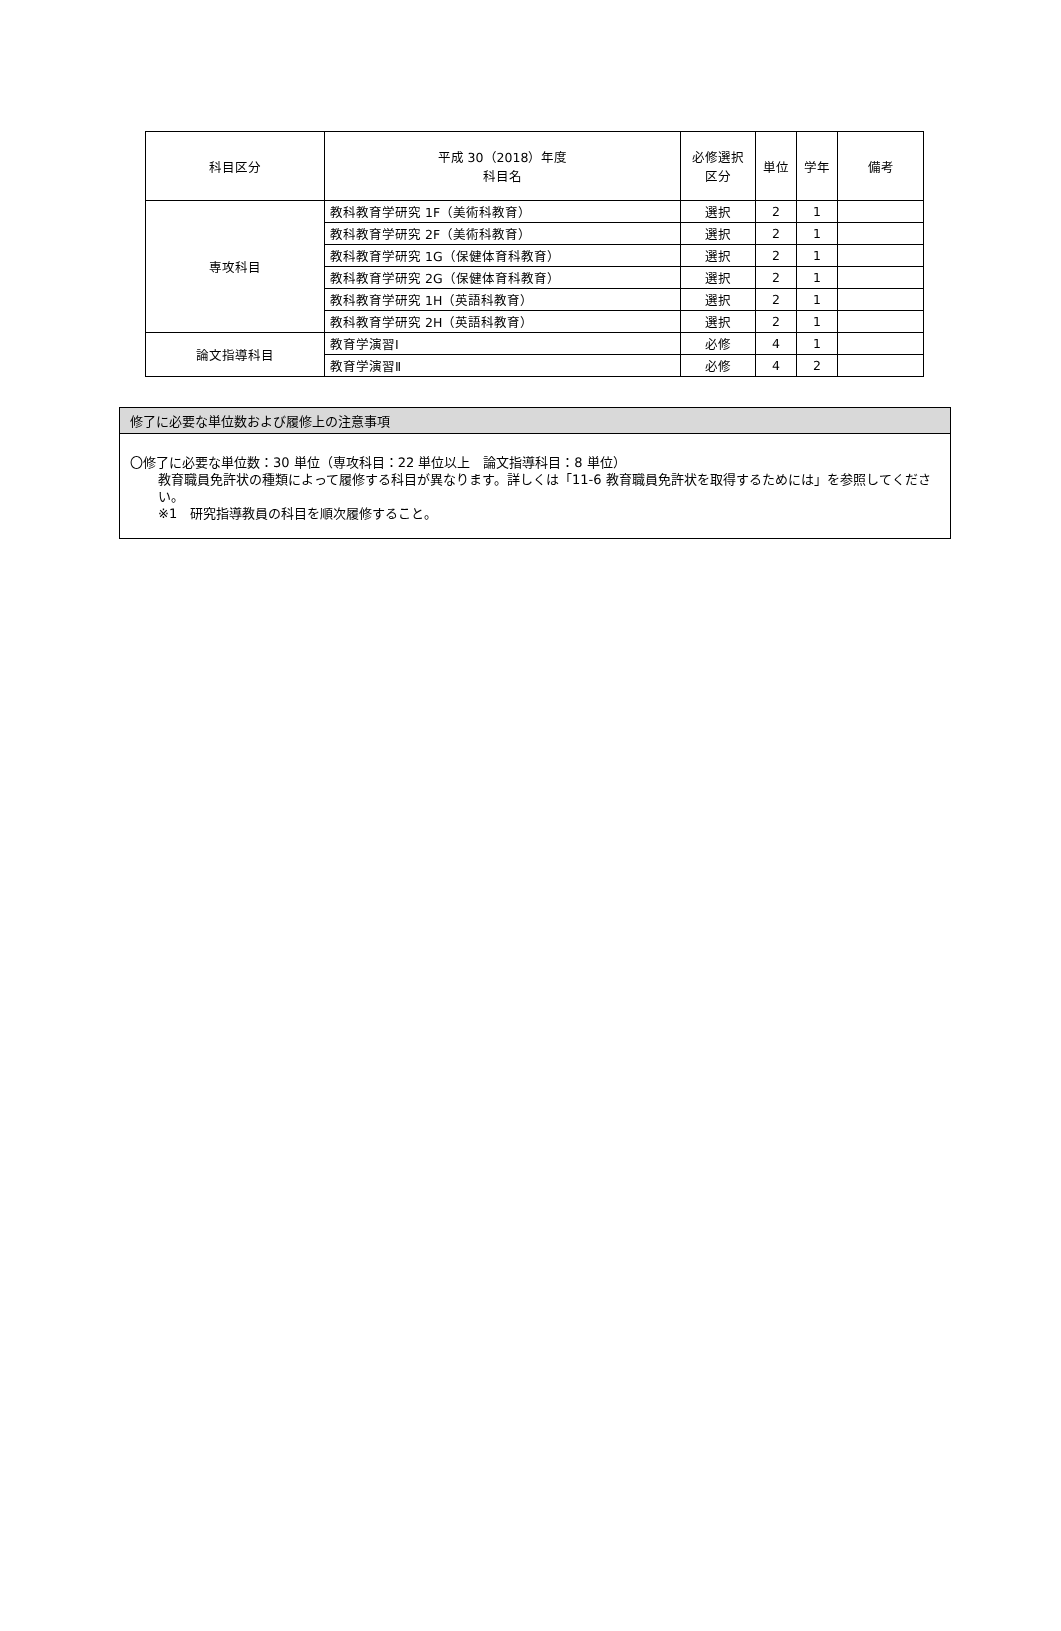| 科目区分 | 平成 30（2018）年度 科目名 | 必修選択 区分 | 単位 | 学年 | 備考 |
| --- | --- | --- | --- | --- | --- |
| 専攻科目 | 教科教育学研究 1F（美術科教育） | 選択 | 2 | 1 | |
| | 教科教育学研究 2F（美術科教育） | 選択 | 2 | 1 | |
| | 教科教育学研究 1G（保健体育科教育） | 選択 | 2 | 1 | |
| | 教科教育学研究 2G（保健体育科教育） | 選択 | 2 | 1 | |
| | 教科教育学研究 1H（英語科教育） | 選択 | 2 | 1 | |
| | 教科教育学研究 2H（英語科教育） | 選択 | 2 | 1 | |
| 論文指導科目 | 教育学演習Ⅰ | 必修 | 4 | 1 | |
| | 教育学演習Ⅱ | 必修 | 4 | 2 | |
修了に必要な単位数および履修上の注意事項
〇修了に必要な単位数：30 単位（専攻科目：22 単位以上　論文指導科目：8 単位）
教育職員免許状の種類によって履修する科目が異なります。詳しくは「11-6 教育職員免許状を取得するためには」を参照してください。
※1　研究指導教員の科目を順次履修すること。